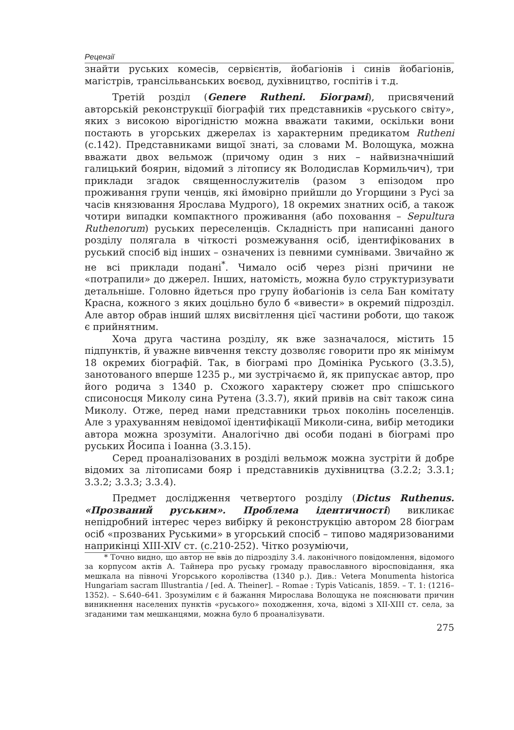Рецензії
знайти руських комесів, сервієнтів, йобагіонів і синів йобагіонів, магістрів, трансільванських воєвод, духівництво, госпітів і т.д.
Третій розділ (Genere Rutheni. Біограмі), присвячений авторській реконструкції біографій тих представників «руського світу», яких з високою вірогідністю можна вважати такими, оскільки вони постають в угорських джерелах із характерним предикатом Rutheni (с.142). Представниками вищої знаті, за словами М. Волощука, можна вважати двох вельмож (причому один з них – найвизначніший галицький боярин, відомий з літопису як Володислав Кормильчич), три приклади згадок священнослужителів (разом з епізодом про проживання групи ченців, які ймовірно прийшли до Угорщини з Русі за часів князювання Ярослава Мудрого), 18 окремих знатних осіб, а також чотири випадки компактного проживання (або поховання – Sepultura Ruthenorum) руських переселенців. Складність при написанні даного розділу полягала в чіткості розмежування осіб, ідентифікованих в руський спосіб від інших – означених із певними сумнівами. Звичайно ж не всі приклади подані<sup>*</sup>. Чимало осіб через різні причини не «потрапили» до джерел. Інших, натомість, можна було структуризувати детальніше. Головно йдеться про групу йобагіонів із села Бан комітату Красна, кожного з яких доцільно було б «вивести» в окремий підрозділ. Але автор обрав інший шлях висвітлення цієї частини роботи, що також є прийнятним.
Хоча друга частина розділу, як вже зазначалося, містить 15 підпунктів, й уважне вивчення тексту дозволяє говорити про як мінімум 18 окремих біографій. Так, в біограмі про Домініка Руського (3.3.5), занотованого вперше 1235 р., ми зустрічаємо й, як припускає автор, про його родича з 1340 р. Схожого характеру сюжет про спішського списоносця Миколу сина Рутена (3.3.7), який привів на світ також сина Миколу. Отже, перед нами представники трьох поколінь поселенців. Але з урахуванням невідомої ідентифікації Миколи-сина, вибір методики автора можна зрозуміти. Аналогічно дві особи подані в біограмі про руських Йосипа і Іоанна (3.3.15).
Серед проаналізованих в розділі вельмож можна зустріти й добре відомих за літописами бояр і представників духівництва (3.2.2; 3.3.1; 3.3.2; 3.3.3; 3.3.4).
Предмет дослідження четвертого розділу (Dictus Ruthenus. «Прозваний руським». Проблема ідентичності) викликає непідробний інтерес через вибірку й реконструкцію автором 28 біограм осіб «прозваних Руськими» в угорський спосіб – типово мадяризованими наприкінці XIII-XIV ст. (с.210-252). Чітко розуміючи,
* Точно видно, що автор не ввів до підрозділу 3.4. лаконічного повідомлення, відомого за корпусом актів А. Тайнера про руську громаду православного віросповідання, яка мешкала на півночі Угорського королівства (1340 р.). Див.: Vetera Monumenta historica Hungariam sacram Illustrantia / [ed. A. Theiner]. – Romae : Typis Vaticanis, 1859. – Т. 1: (1216–1352). – S.640–641. Зрозумілим є й бажання Мирослава Волощука не пояснювати причин виникнення населених пунктів «руського» походження, хоча, відомі з XII-XIII ст. села, за згаданими там мешканцями, можна було б проаналізувати.
275